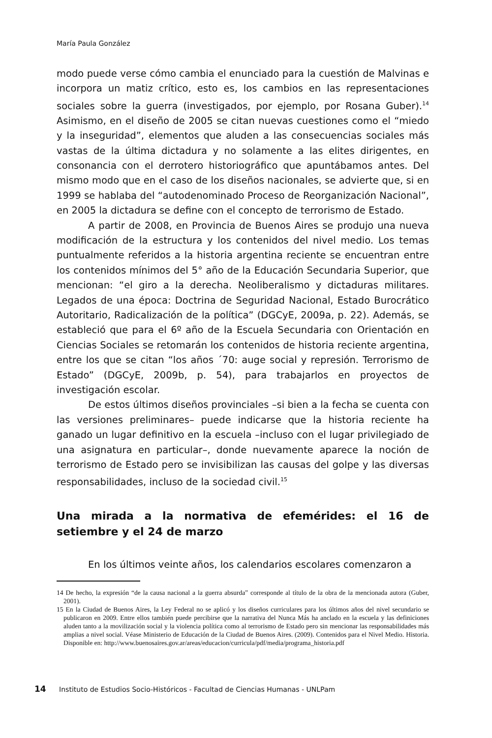María Paula González
modo puede verse cómo cambia el enunciado para la cuestión de Malvinas e incorpora un matiz crítico, esto es, los cambios en las representaciones sociales sobre la guerra (investigados, por ejemplo, por Rosana Guber).<sup>14</sup> Asimismo, en el diseño de 2005 se citan nuevas cuestiones como el “miedo y la inseguridad”, elementos que aluden a las consecuencias sociales más vastas de la última dictadura y no solamente a las elites dirigentes, en consonancia con el derrotero historiográfico que apuntábamos antes. Del mismo modo que en el caso de los diseños nacionales, se advierte que, si en 1999 se hablaba del “autodenominado Proceso de Reorganización Nacional”, en 2005 la dictadura se define con el concepto de terrorismo de Estado.
A partir de 2008, en Provincia de Buenos Aires se produjo una nueva modificación de la estructura y los contenidos del nivel medio. Los temas puntualmente referidos a la historia argentina reciente se encuentran entre los contenidos mínimos del 5° año de la Educación Secundaria Superior, que mencionan: “el giro a la derecha. Neoliberalismo y dictaduras militares. Legados de una época: Doctrina de Seguridad Nacional, Estado Burocrático Autoritario, Radicalización de la política” (DGCyE, 2009a, p. 22). Además, se estableció que para el 6º año de la Escuela Secundaria con Orientación en Ciencias Sociales se retomarán los contenidos de historia reciente argentina, entre los que se citan “los años ´70: auge social y represión. Terrorismo de Estado” (DGCyE, 2009b, p. 54), para trabajarlos en proyectos de investigación escolar.
De estos últimos diseños provinciales –si bien a la fecha se cuenta con las versiones preliminares– puede indicarse que la historia reciente ha ganado un lugar definitivo en la escuela –incluso con el lugar privilegiado de una asignatura en particular–, donde nuevamente aparece la noción de terrorismo de Estado pero se invisibilizan las causas del golpe y las diversas responsabilidades, incluso de la sociedad civil.<sup>15</sup>
Una mirada a la normativa de efemérides: el 16 de setiembre y el 24 de marzo
En los últimos veinte años, los calendarios escolares comenzaron a
14 De hecho, la expresión “de la causa nacional a la guerra absurda” corresponde al título de la obra de la mencionada autora (Guber, 2001).
15 En la Ciudad de Buenos Aires, la Ley Federal no se aplicó y los diseños curriculares para los últimos años del nivel secundario se publicaron en 2009. Entre ellos también puede percibirse que la narrativa del Nunca Más ha anclado en la escuela y las definiciones aluden tanto a la movilización social y la violencia política como al terrorismo de Estado pero sin mencionar las responsabilidades más amplias a nivel social. Véase Ministerio de Educación de la Ciudad de Buenos Aires. (2009). Contenidos para el Nivel Medio. Historia. Disponible en: http://www.buenosaires.gov.ar/areas/educacion/curricula/pdf/media/programa_historia.pdf
14 Instituto de Estudios Socio-Históricos - Facultad de Ciencias Humanas - UNLPam